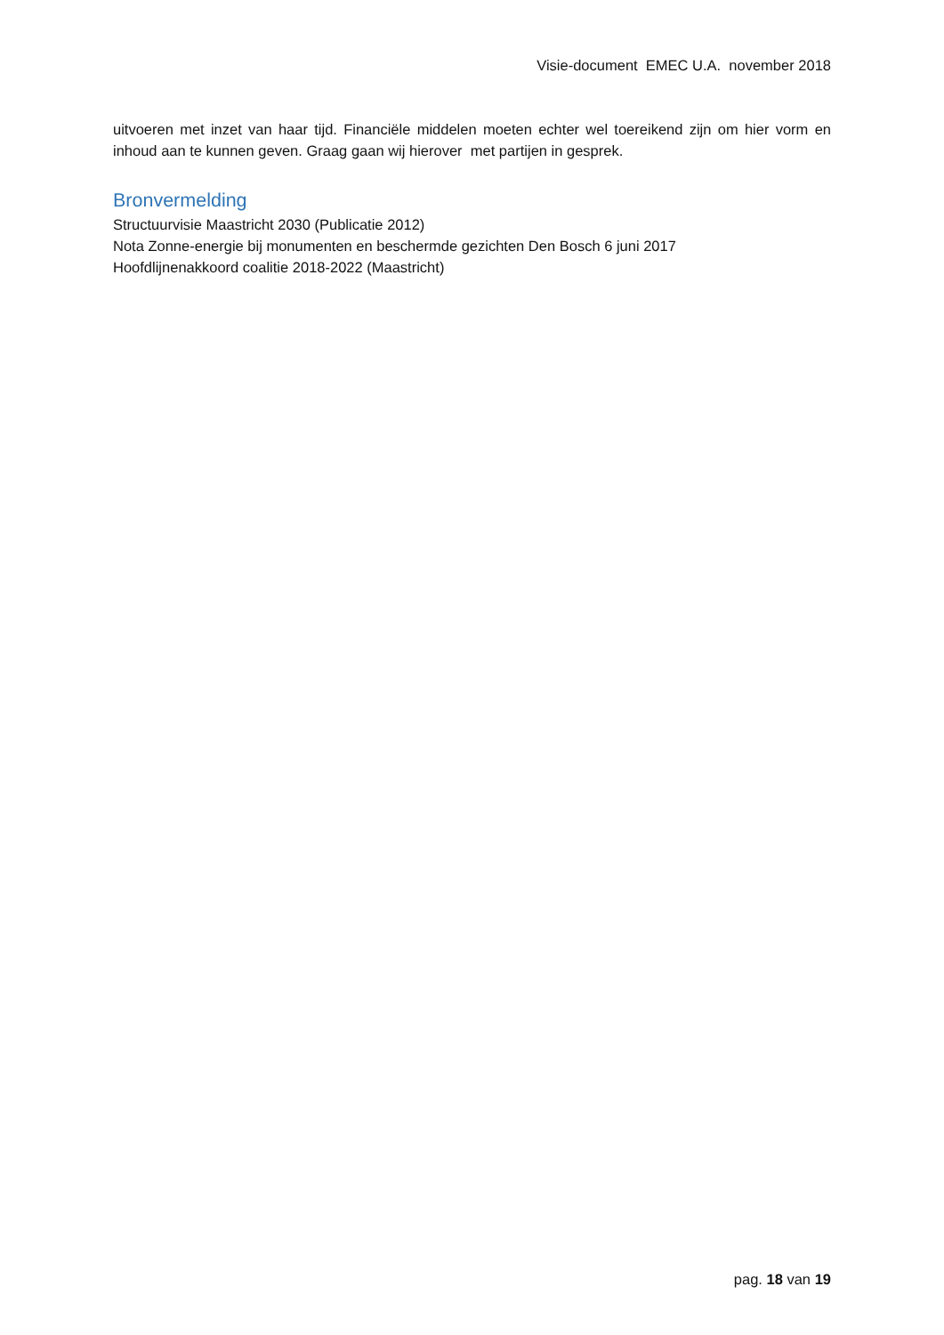Visie-document EMEC U.A. november 2018
uitvoeren met inzet van haar tijd. Financiële middelen moeten echter wel toereikend zijn om hier vorm en inhoud aan te kunnen geven. Graag gaan wij hierover met partijen in gesprek.
Bronvermelding
Structuurvisie Maastricht 2030 (Publicatie 2012)
Nota Zonne-energie bij monumenten en beschermde gezichten Den Bosch 6 juni 2017
Hoofdlijnenakkoord coalitie 2018-2022 (Maastricht)
pag. 18 van 19